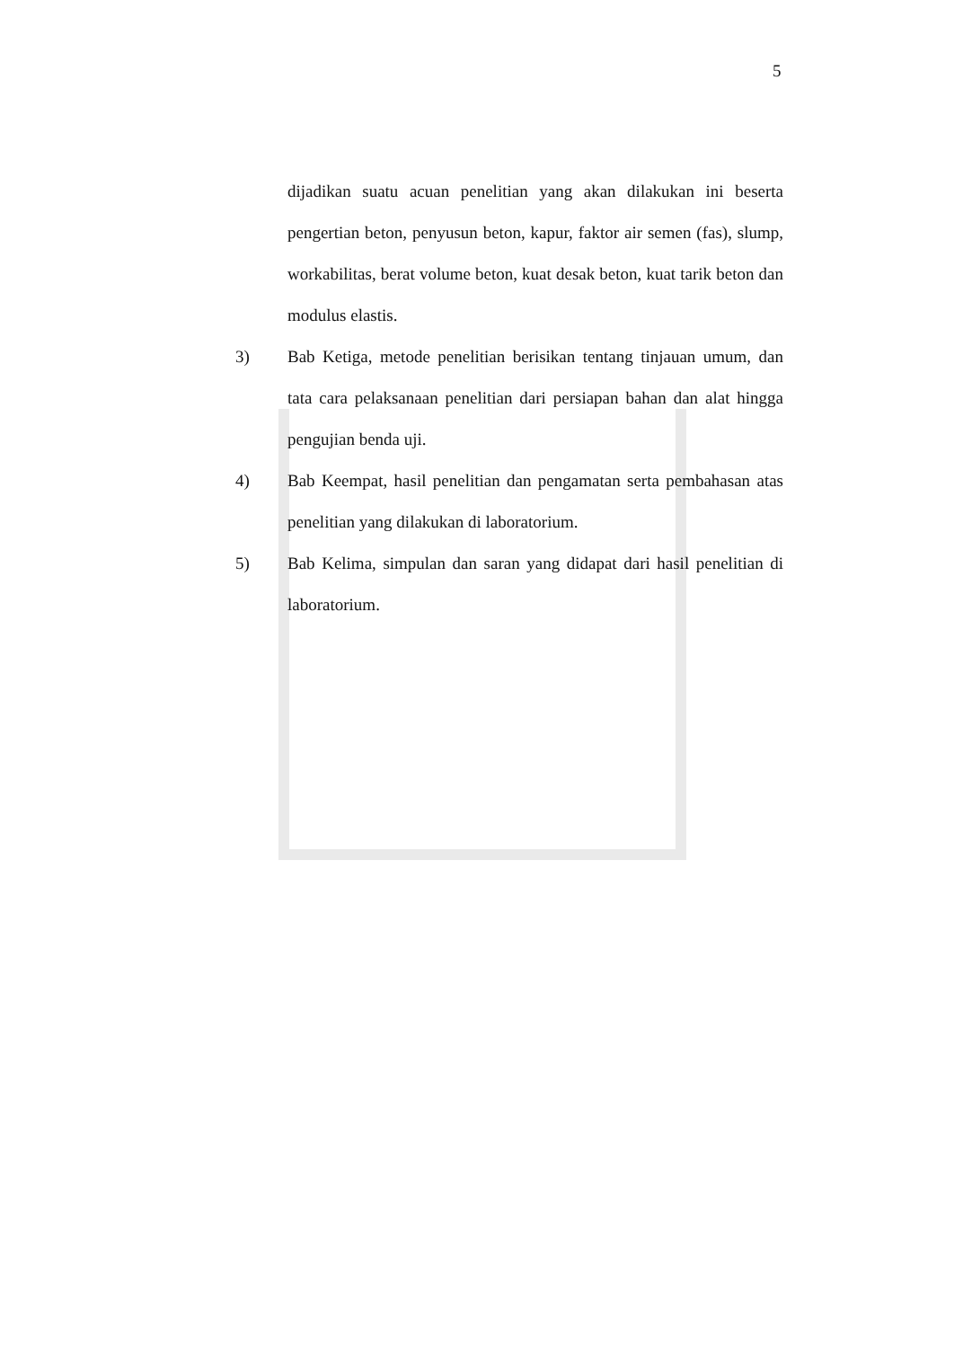5
dijadikan suatu acuan penelitian yang akan dilakukan ini beserta pengertian beton, penyusun beton, kapur, faktor air semen (fas), slump, workabilitas, berat volume beton, kuat desak beton, kuat tarik beton dan modulus elastis.
3) Bab Ketiga, metode penelitian berisikan tentang tinjauan umum, dan tata cara pelaksanaan penelitian dari persiapan bahan dan alat hingga pengujian benda uji.
4) Bab Keempat, hasil penelitian dan pengamatan serta pembahasan atas penelitian yang dilakukan di laboratorium.
5) Bab Kelima, simpulan dan saran yang didapat dari hasil penelitian di laboratorium.